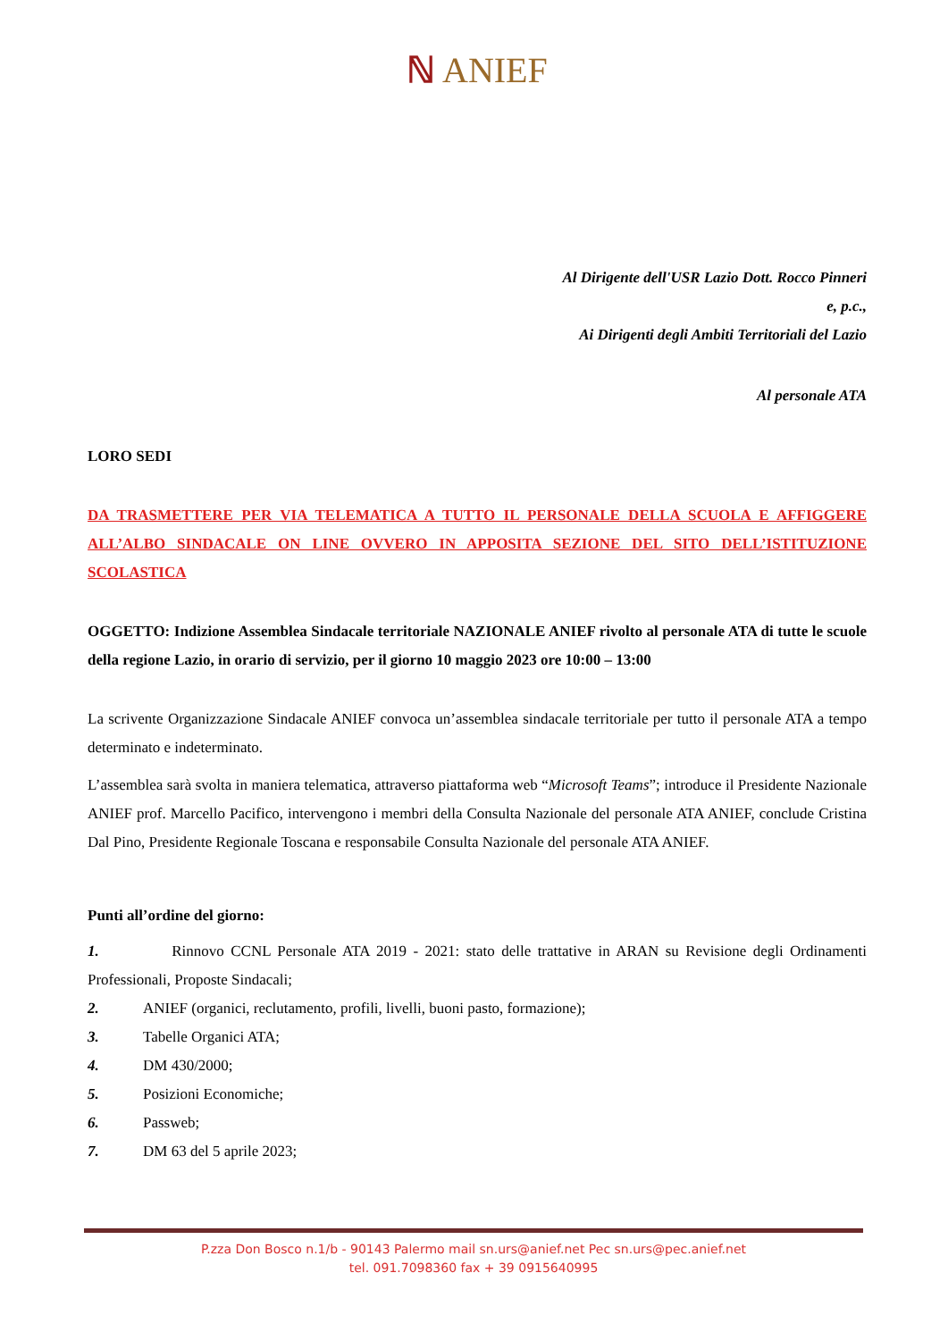ℕ ANIEF
Al Dirigente dell'USR Lazio Dott. Rocco Pinneri
e, p.c.,
Ai Dirigenti degli Ambiti Territoriali del Lazio
Al personale ATA
LORO SEDI
DA TRASMETTERE PER VIA TELEMATICA A TUTTO IL PERSONALE DELLA SCUOLA E AFFIGGERE ALL’ALBO SINDACALE ON LINE OVVERO IN APPOSITA SEZIONE DEL SITO DELL’ISTITUZIONE SCOLASTICA
OGGETTO: Indizione Assemblea Sindacale territoriale NAZIONALE ANIEF rivolto al personale ATA di tutte le scuole della regione Lazio, in orario di servizio, per il giorno 10 maggio 2023 ore 10:00 – 13:00
La scrivente Organizzazione Sindacale ANIEF convoca un’assemblea sindacale territoriale per tutto il personale ATA a tempo determinato e indeterminato.
L’assemblea sarà svolta in maniera telematica, attraverso piattaforma web “Microsoft Teams”; introduce il Presidente Nazionale ANIEF prof. Marcello Pacifico, intervengono i membri della Consulta Nazionale del personale ATA ANIEF, conclude Cristina Dal Pino, Presidente Regionale Toscana e responsabile Consulta Nazionale del personale ATA ANIEF.
Punti all’ordine del giorno:
1. Rinnovo CCNL Personale ATA 2019 - 2021: stato delle trattative in ARAN su Revisione degli Ordinamenti Professionali, Proposte Sindacali;
2. ANIEF (organici, reclutamento, profili, livelli, buoni pasto, formazione);
3. Tabelle Organici ATA;
4. DM 430/2000;
5. Posizioni Economiche;
6. Passweb;
7. DM 63 del 5 aprile 2023;
P.zza Don Bosco n.1/b - 90143 Palermo mail sn.urs@anief.net Pec sn.urs@pec.anief.net
tel. 091.7098360 fax + 39 0915640995